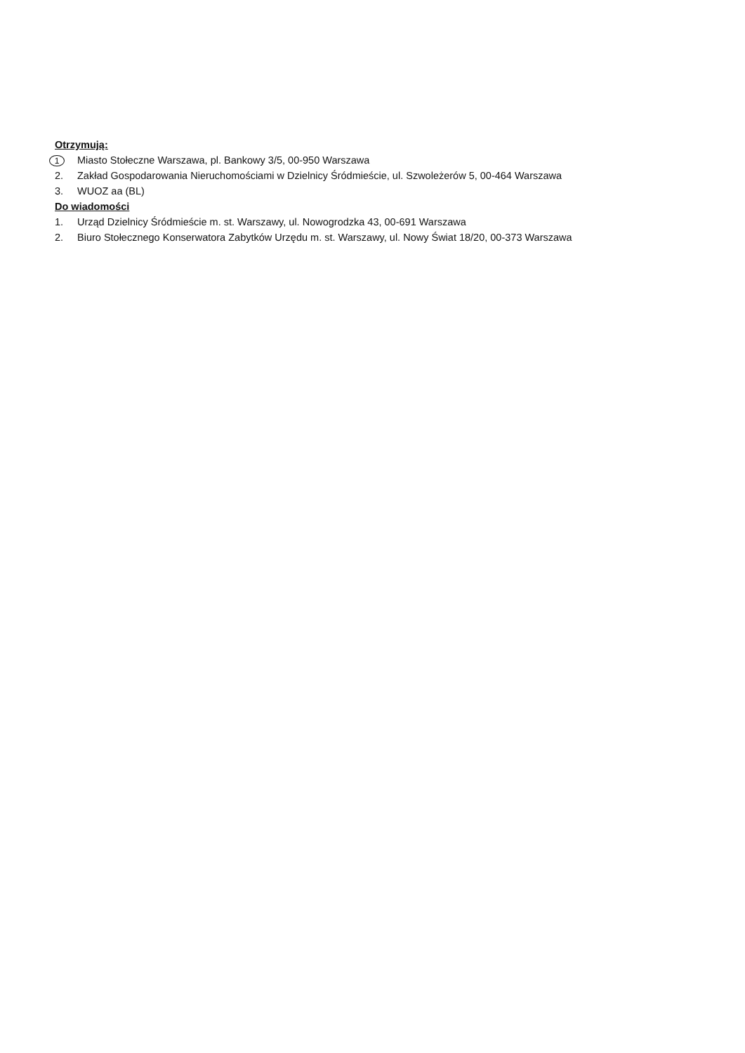Otrzymują:
1 Miasto Stołeczne Warszawa, pl. Bankowy 3/5, 00-950 Warszawa
2. Zakład Gospodarowania Nieruchomościami w Dzielnicy Śródmieście, ul. Szwoleżerów 5, 00-464 Warszawa
3. WUOZ aa (BL)
Do wiadomości
1. Urząd Dzielnicy Śródmieście m. st. Warszawy, ul. Nowogrodzka 43, 00-691 Warszawa
2. Biuro Stołecznego Konserwatora Zabytków Urzędu m. st. Warszawy, ul. Nowy Świat 18/20, 00-373 Warszawa